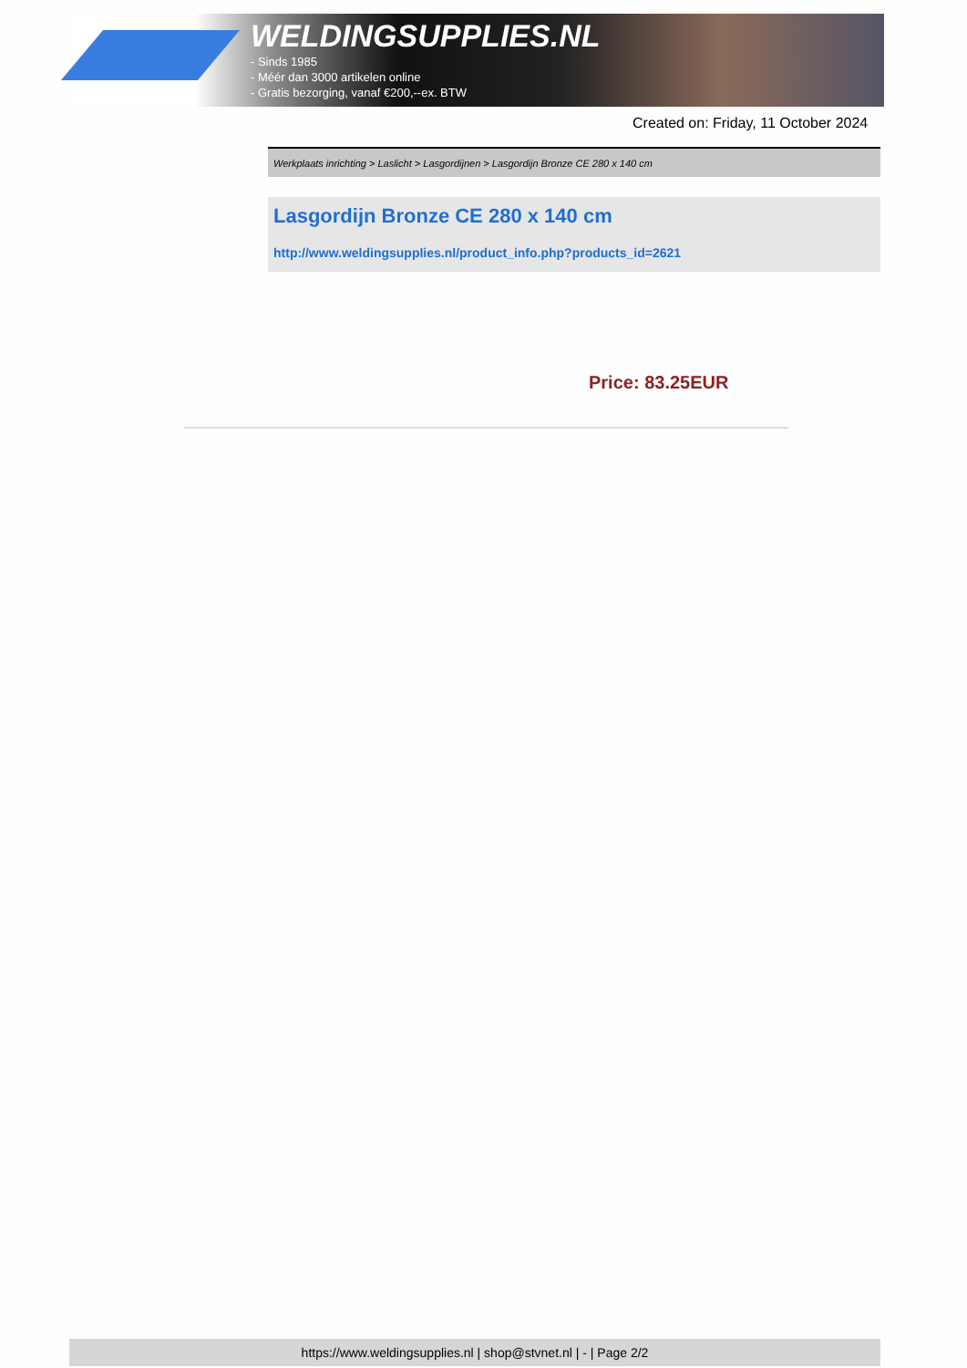WELDINGSUPPLIES.NL
- Sinds 1985
- Méér dan 3000 artikelen online
- Gratis bezorging, vanaf €200,--ex. BTW
Created on: Friday, 11 October 2024
Werkplaats inrichting > Laslicht > Lasgordijnen > Lasgordijn Bronze CE 280 x 140 cm
Lasgordijn Bronze CE 280 x 140 cm
http://www.weldingsupplies.nl/product_info.php?products_id=2621
Price: 83.25EUR
https://www.weldingsupplies.nl | shop@stvnet.nl | - | Page 2/2